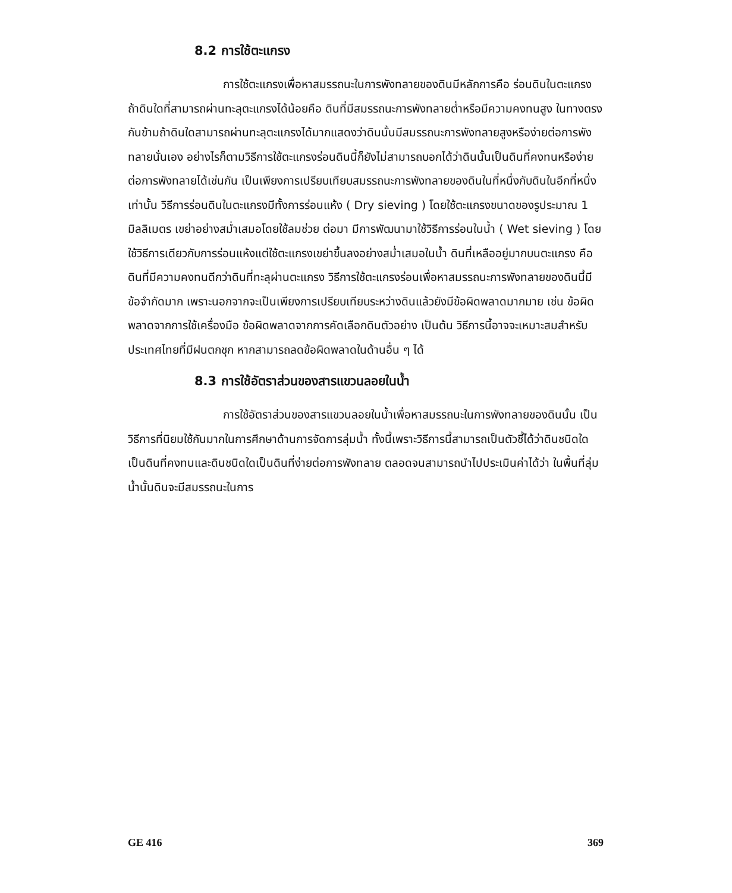8.2 การใช้ตะแกรง
การใช้ตะแกรงเพื่อหาสมรรถนะในการพังทลายของดินมีหลักการคือ ร่อนดินในตะแกรง ถ้าดินใดที่สามารถผ่านทะลุตะแกรงได้น้อยคือ ดินที่มีสมรรถนะการพังทลายต่ำหรือมีความคงทนสูง ในทางตรงกันข้ามถ้าดินใดสามารถผ่านทะลุตะแกรงได้มากแสดงว่าดินนั้นมีสมรรถนะการพังทลายสูงหรือง่ายต่อการพังทลายนั่นเอง อย่างไรก็ตามวิธีการใช้ตะแกรงร่อนดินนี้ก็ยังไม่สามารถบอกได้ว่าดินนั้นเป็นดินที่คงทนหรือง่ายต่อการพังทลายได้เช่นกัน เป็นเพียงการเปรียบเทียบสมรรถนะการพังทลายของดินในที่หนึ่งกับดินในอีกที่หนึ่งเท่านั้น วิธีการร่อนดินในตะแกรงมีทั้งการร่อนแห้ง ( Dry sieving ) โดยใช้ตะแกรงขนาดของรูประมาณ 1 มิลลิเมตร เขย่าอย่างสม่ำเสมอโดยใช้ลมช่วย ต่อมา มีการพัฒนามาใช้วิธีการร่อนในน้ำ ( Wet sieving ) โดยใช้วิธีการเดียวกับการร่อนแห้งแต่ใช้ตะแกรงเขย่าขึ้นลงอย่างสม่ำเสมอในน้ำ ดินที่เหลืออยู่มากบนตะแกรง คือ ดินที่มีความคงทนดีกว่าดินที่ทะลุผ่านตะแกรง วิธีการใช้ตะแกรงร่อนเพื่อหาสมรรถนะการพังทลายของดินนี้มีข้อจำกัดมาก เพราะนอกจากจะเป็นเพียงการเปรียบเทียบระหว่างดินแล้วยังมีข้อผิดพลาดมากมาย เช่น ข้อผิดพลาดจากการใช้เครื่องมือ ข้อผิดพลาดจากการคัดเลือกดินตัวอย่าง เป็นต้น วิธีการนี้อาจจะเหมาะสมสำหรับประเทศไทยที่มีฝนตกชุก หากสามารถลดข้อผิดพลาดในด้านอื่น ๆ ได้
8.3 การใช้อัตราส่วนของสารแขวนลอยในน้ำ
การใช้อัตราส่วนของสารแขวนลอยในน้ำเพื่อหาสมรรถนะในการพังทลายของดินนั้น เป็นวิธีการที่นิยมใช้กันมากในการศึกษาด้านการจัดการลุ่มน้ำ ทั้งนี้เพราะวิธีการนี้สามารถเป็นตัวชี้ได้ว่าดินชนิดใดเป็นดินที่คงทนและดินชนิดใดเป็นดินที่ง่ายต่อการพังทลาย ตลอดจนสามารถนำไปประเมินค่าได้ว่า ในพื้นที่ลุ่มน้ำนั้นดินจะมีสมรรถนะในการ
GE 416 369